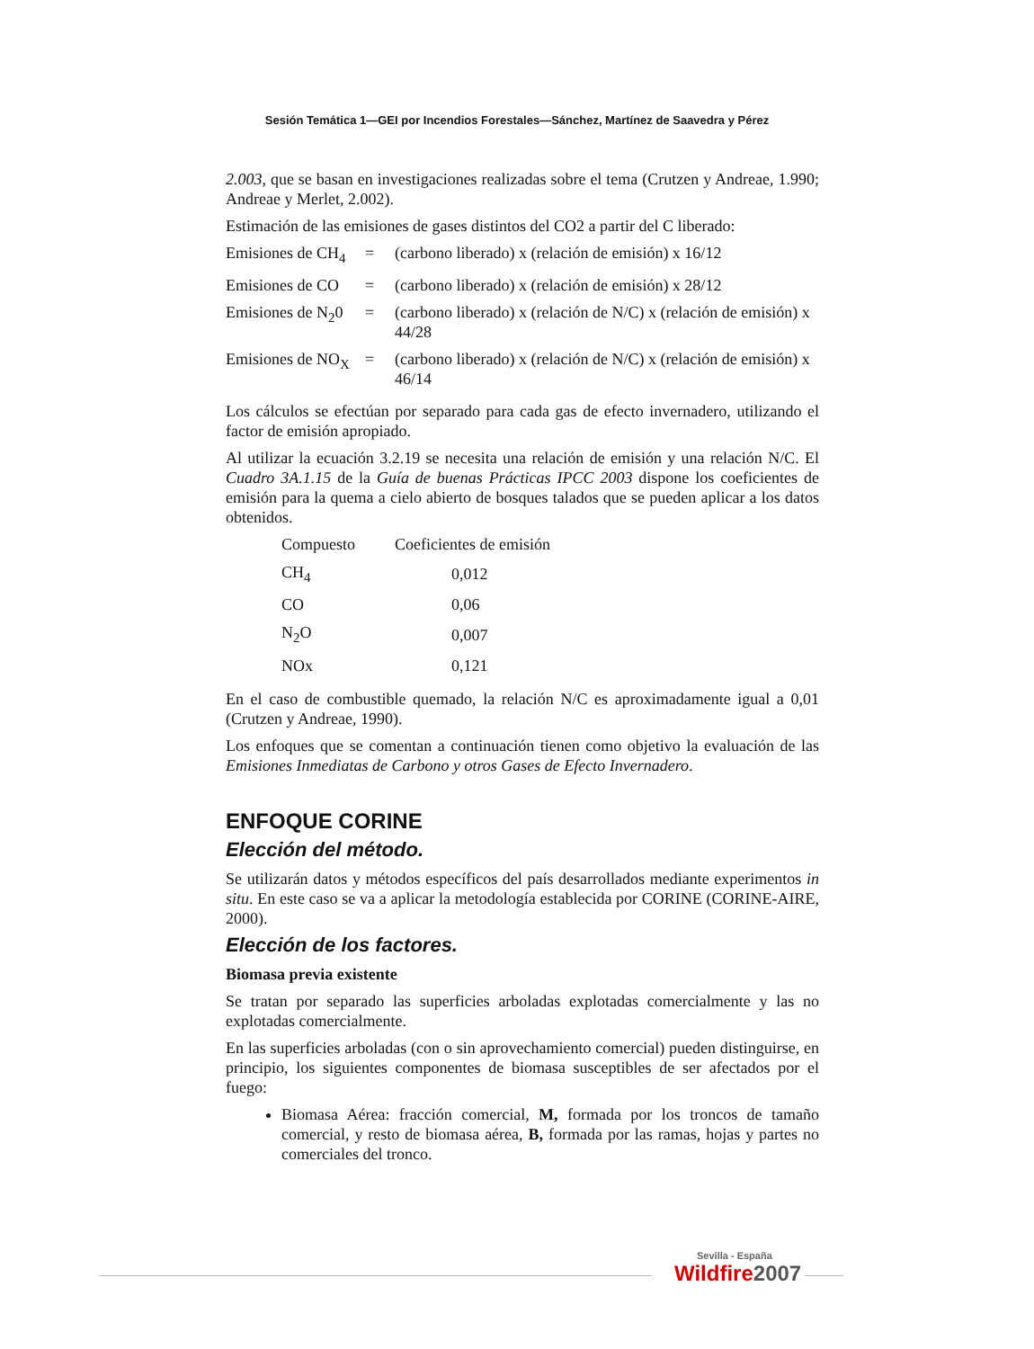Sesión Temática 1—GEI por Incendios Forestales—Sánchez, Martínez de Saavedra y Pérez
2.003, que se basan en investigaciones realizadas sobre el tema (Crutzen y Andreae, 1.990; Andreae y Merlet, 2.002).
Estimación de las emisiones de gases distintos del CO2 a partir del C liberado:
| Emisiones de CH<sub>4</sub> | = | (carbono liberado) x (relación de emisión) x 16/12 |
| Emisiones de CO | = | (carbono liberado) x (relación de emisión) x 28/12 |
| Emisiones de N<sub>2</sub>0 | = | (carbono liberado) x (relación de N/C) x (relación de emisión) x 44/28 |
| Emisiones de NO<sub>X</sub> | = | (carbono liberado) x (relación de N/C) x (relación de emisión) x 46/14 |
Los cálculos se efectúan por separado para cada gas de efecto invernadero, utilizando el factor de emisión apropiado.
Al utilizar la ecuación 3.2.19 se necesita una relación de emisión y una relación N/C. El Cuadro 3A.1.15 de la Guía de buenas Prácticas IPCC 2003 dispone los coeficientes de emisión para la quema a cielo abierto de bosques talados que se pueden aplicar a los datos obtenidos.
| Compuesto | Coeficientes de emisión |
| --- | --- |
| CH<sub>4</sub> | 0,012 |
| CO | 0,06 |
| N<sub>2</sub>O | 0,007 |
| NOx | 0,121 |
En el caso de combustible quemado, la relación N/C es aproximadamente igual a 0,01 (Crutzen y Andreae, 1990).
Los enfoques que se comentan a continuación tienen como objetivo la evaluación de las Emisiones Inmediatas de Carbono y otros Gases de Efecto Invernadero.
ENFOQUE CORINE
Elección del método.
Se utilizarán datos y métodos específicos del país desarrollados mediante experimentos in situ. En este caso se va a aplicar la metodología establecida por CORINE (CORINE-AIRE, 2000).
Elección de los factores.
Biomasa previa existente
Se tratan por separado las superficies arboladas explotadas comercialmente y las no explotadas comercialmente.
En las superficies arboladas (con o sin aprovechamiento comercial) pueden distinguirse, en principio, los siguientes componentes de biomasa susceptibles de ser afectados por el fuego:
Biomasa Aérea: fracción comercial, M, formada por los troncos de tamaño comercial, y resto de biomasa aérea, B, formada por las ramas, hojas y partes no comerciales del tronco.
Sevilla - España
Wildfire2007